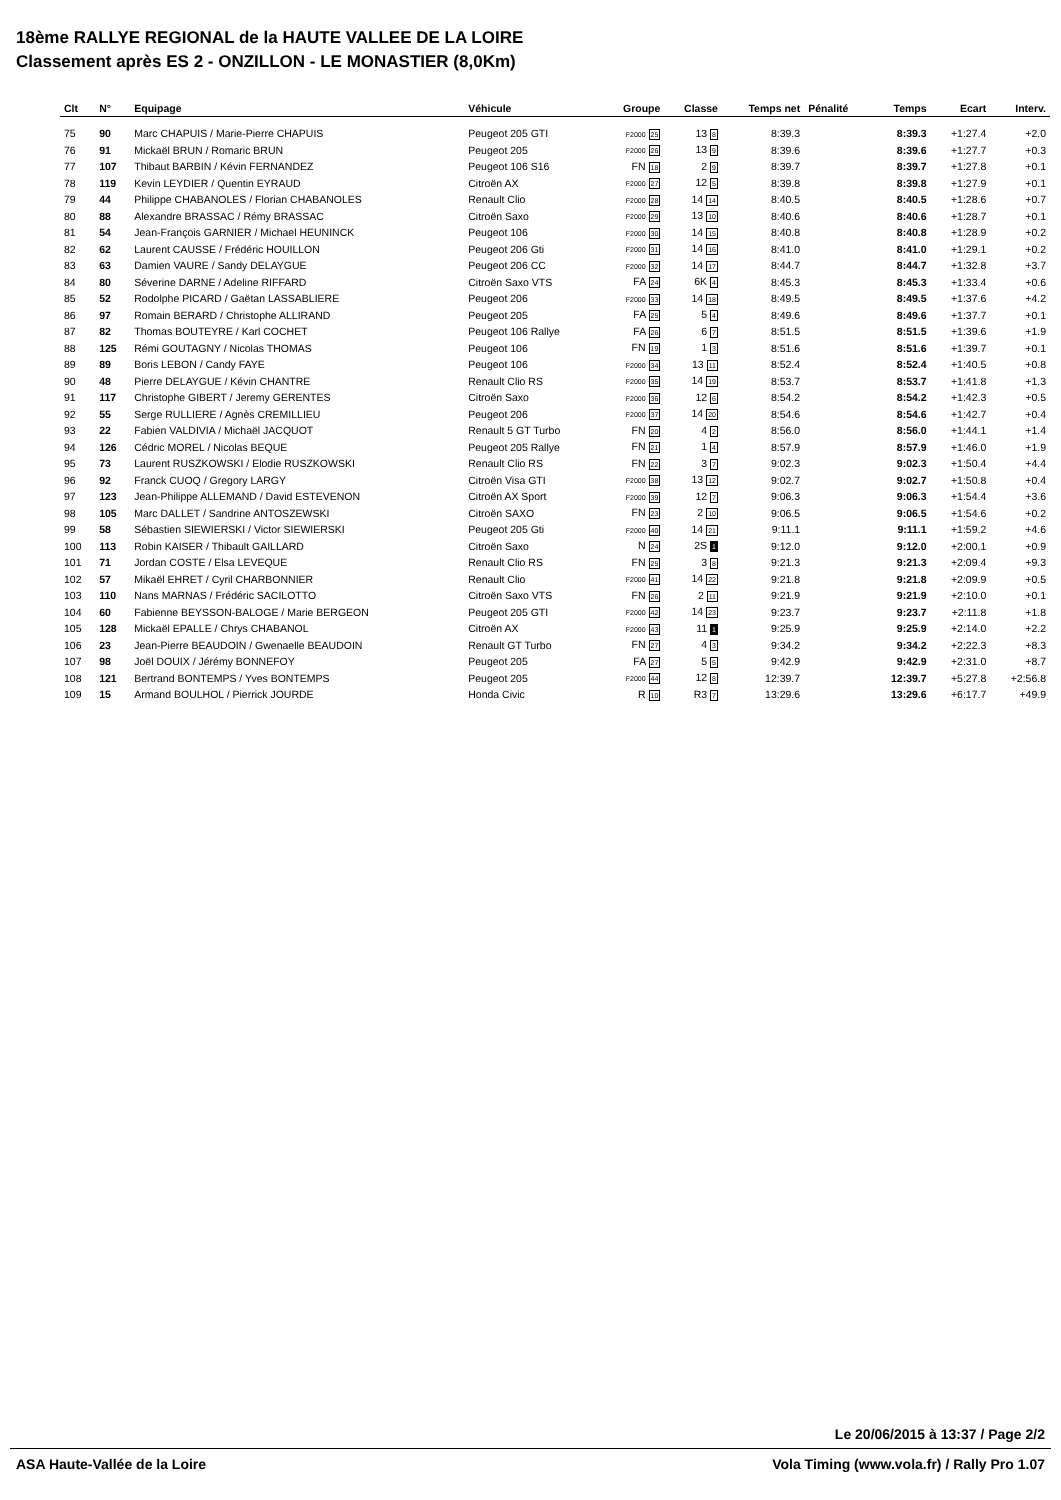18ème RALLYE REGIONAL de la HAUTE VALLEE DE LA LOIRE
Classement après ES 2 - ONZILLON - LE MONASTIER (8,0Km)
| Clt | N° | Equipage | Véhicule | Groupe | Classe | Temps net | Pénalité | Temps | Ecart | Interv. |
| --- | --- | --- | --- | --- | --- | --- | --- | --- | --- | --- |
| 75 | 90 | Marc CHAPUIS / Marie-Pierre CHAPUIS | Peugeot 205 GTI | F2000 25 | 13 8 | 8:39.3 | | 8:39.3 | +1:27.4 | +2.0 |
| 76 | 91 | Mickaël BRUN / Romaric BRUN | Peugeot 205 | F2000 26 | 13 9 | 8:39.6 | | 8:39.6 | +1:27.7 | +0.3 |
| 77 | 107 | Thibaut BARBIN / Kévin FERNANDEZ | Peugeot 106 S16 | FN 18 | 2 9 | 8:39.7 | | 8:39.7 | +1:27.8 | +0.1 |
| 78 | 119 | Kevin LEYDIER / Quentin EYRAUD | Citroën AX | F2000 27 | 12 5 | 8:39.8 | | 8:39.8 | +1:27.9 | +0.1 |
| 79 | 44 | Philippe CHABANOLES / Florian CHABANOLES | Renault Clio | F2000 28 | 14 14 | 8:40.5 | | 8:40.5 | +1:28.6 | +0.7 |
| 80 | 88 | Alexandre BRASSAC / Rémy BRASSAC | Citroën Saxo | F2000 29 | 13 10 | 8:40.6 | | 8:40.6 | +1:28.7 | +0.1 |
| 81 | 54 | Jean-François GARNIER / Michael HEUNINCK | Peugeot 106 | F2000 30 | 14 15 | 8:40.8 | | 8:40.8 | +1:28.9 | +0.2 |
| 82 | 62 | Laurent CAUSSE / Frédéric HOUILLON | Peugeot 206 Gti | F2000 31 | 14 16 | 8:41.0 | | 8:41.0 | +1:29.1 | +0.2 |
| 83 | 63 | Damien VAURE / Sandy DELAYGUE | Peugeot 206 CC | F2000 32 | 14 17 | 8:44.7 | | 8:44.7 | +1:32.8 | +3.7 |
| 84 | 80 | Séverine DARNE / Adeline RIFFARD | Citroën Saxo VTS | FA 24 | 6K 4 | 8:45.3 | | 8:45.3 | +1:33.4 | +0.6 |
| 85 | 52 | Rodolphe PICARD / Gaëtan LASSABLIERE | Peugeot 206 | F2000 33 | 14 18 | 8:49.5 | | 8:49.5 | +1:37.6 | +4.2 |
| 86 | 97 | Romain BERARD / Christophe ALLIRAND | Peugeot 205 | FA 25 | 5 4 | 8:49.6 | | 8:49.6 | +1:37.7 | +0.1 |
| 87 | 82 | Thomas BOUTEYRE / Karl COCHET | Peugeot 106 Rallye | FA 26 | 6 7 | 8:51.5 | | 8:51.5 | +1:39.6 | +1.9 |
| 88 | 125 | Rémi GOUTAGNY / Nicolas THOMAS | Peugeot 106 | FN 19 | 1 3 | 8:51.6 | | 8:51.6 | +1:39.7 | +0.1 |
| 89 | 89 | Boris LEBON / Candy FAYE | Peugeot 106 | F2000 34 | 13 11 | 8:52.4 | | 8:52.4 | +1:40.5 | +0.8 |
| 90 | 48 | Pierre DELAYGUE / Kévin CHANTRE | Renault Clio RS | F2000 35 | 14 19 | 8:53.7 | | 8:53.7 | +1:41.8 | +1.3 |
| 91 | 117 | Christophe GIBERT / Jeremy GERENTES | Citroën Saxo | F2000 36 | 12 6 | 8:54.2 | | 8:54.2 | +1:42.3 | +0.5 |
| 92 | 55 | Serge RULLIERE / Agnès CREMILLIEU | Peugeot 206 | F2000 37 | 14 20 | 8:54.6 | | 8:54.6 | +1:42.7 | +0.4 |
| 93 | 22 | Fabien VALDIVIA / Michaël JACQUOT | Renault 5 GT Turbo | FN 20 | 4 2 | 8:56.0 | | 8:56.0 | +1:44.1 | +1.4 |
| 94 | 126 | Cédric MOREL / Nicolas BEQUE | Peugeot 205 Rallye | FN 21 | 1 4 | 8:57.9 | | 8:57.9 | +1:46.0 | +1.9 |
| 95 | 73 | Laurent RUSZKOWSKI / Elodie RUSZKOWSKI | Renault Clio RS | FN 22 | 3 7 | 9:02.3 | | 9:02.3 | +1:50.4 | +4.4 |
| 96 | 92 | Franck CUOQ / Gregory LARGY | Citroën Visa GTI | F2000 38 | 13 12 | 9:02.7 | | 9:02.7 | +1:50.8 | +0.4 |
| 97 | 123 | Jean-Philippe ALLEMAND / David ESTEVENON | Citroën AX Sport | F2000 39 | 12 7 | 9:06.3 | | 9:06.3 | +1:54.4 | +3.6 |
| 98 | 105 | Marc DALLET / Sandrine ANTOSZEWSKI | Citroën SAXO | FN 23 | 2 10 | 9:06.5 | | 9:06.5 | +1:54.6 | +0.2 |
| 99 | 58 | Sébastien SIEWIERSKI / Victor SIEWIERSKI | Peugeot 205 Gti | F2000 40 | 14 21 | 9:11.1 | | 9:11.1 | +1:59.2 | +4.6 |
| 100 | 113 | Robin KAISER / Thibault GAILLARD | Citroën Saxo | N 24 | 2S 1 | 9:12.0 | | 9:12.0 | +2:00.1 | +0.9 |
| 101 | 71 | Jordan COSTE / Elsa LEVEQUE | Renault Clio RS | FN 25 | 3 8 | 9:21.3 | | 9:21.3 | +2:09.4 | +9.3 |
| 102 | 57 | Mikaël EHRET / Cyril CHARBONNIER | Renault Clio | F2000 41 | 14 22 | 9:21.8 | | 9:21.8 | +2:09.9 | +0.5 |
| 103 | 110 | Nans MARNAS / Frédéric SACILOTTO | Citroën Saxo VTS | FN 26 | 2 11 | 9:21.9 | | 9:21.9 | +2:10.0 | +0.1 |
| 104 | 60 | Fabienne BEYSSON-BALOGE / Marie BERGEON | Peugeot 205 GTI | F2000 42 | 14 23 | 9:23.7 | | 9:23.7 | +2:11.8 | +1.8 |
| 105 | 128 | Mickaël EPALLE / Chrys CHABANOL | Citroën AX | F2000 43 | 11 1 | 9:25.9 | | 9:25.9 | +2:14.0 | +2.2 |
| 106 | 23 | Jean-Pierre BEAUDOIN / Gwenaelle BEAUDOIN | Renault GT Turbo | FN 27 | 4 3 | 9:34.2 | | 9:34.2 | +2:22.3 | +8.3 |
| 107 | 98 | Joël DOUIX / Jérémy BONNEFOY | Peugeot 205 | FA 27 | 5 5 | 9:42.9 | | 9:42.9 | +2:31.0 | +8.7 |
| 108 | 121 | Bertrand BONTEMPS / Yves BONTEMPS | Peugeot 205 | F2000 44 | 12 8 | 12:39.7 | | 12:39.7 | +5:27.8 | +2:56.8 |
| 109 | 15 | Armand BOULHOL / Pierrick JOURDE | Honda Civic | R 10 | R3 7 | 13:29.6 | | 13:29.6 | +6:17.7 | +49.9 |
Le 20/06/2015 à 13:37 / Page 2/2
ASA Haute-Vallée de la Loire Vola Timing (www.vola.fr) / Rally Pro 1.07